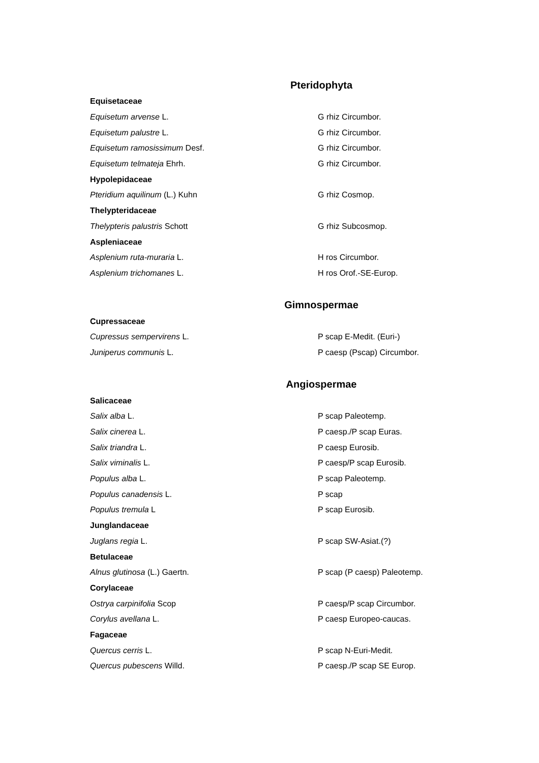Pteridophyta
| Equisetaceae | |
| Equisetum arvense L. | G rhiz Circumbor. |
| Equisetum palustre L. | G rhiz Circumbor. |
| Equisetum ramosissimum Desf. | G rhiz Circumbor. |
| Equisetum telmateja Ehrh. | G rhiz Circumbor. |
| Hypolepidaceae | |
| Pteridium aquilinum (L.) Kuhn | G rhiz Cosmop. |
| Thelypteridaceae | |
| Thelypteris palustris Schott | G rhiz Subcosmop. |
| Aspleniaceae | |
| Asplenium ruta-muraria L. | H ros Circumbor. |
| Asplenium trichomanes L. | H ros Orof.-SE-Europ. |
Gimnospermae
| Cupressaceae | |
| Cupressus sempervirens L. | P scap E-Medit. (Euri-) |
| Juniperus communis L. | P caesp (Pscap) Circumbor. |
Angiospermae
| Salicaceae | |
| Salix alba L. | P scap Paleotemp. |
| Salix cinerea L. | P caesp./P scap Euras. |
| Salix triandra L. | P caesp Eurosib. |
| Salix viminalis L. | P caesp/P scap Eurosib. |
| Populus alba L. | P scap Paleotemp. |
| Populus canadensis L. | P scap |
| Populus tremula L | P scap Eurosib. |
| Junglandaceae | |
| Juglans regia L. | P scap SW-Asiat.(?) |
| Betulaceae | |
| Alnus glutinosa (L.) Gaertn. | P scap (P caesp) Paleotemp. |
| Corylaceae | |
| Ostrya carpinifolia Scop | P caesp/P scap Circumbor. |
| Corylus avellana L. | P caesp Europeo-caucas. |
| Fagaceae | |
| Quercus cerris L. | P scap N-Euri-Medit. |
| Quercus pubescens Willd. | P caesp./P scap SE Europ. |